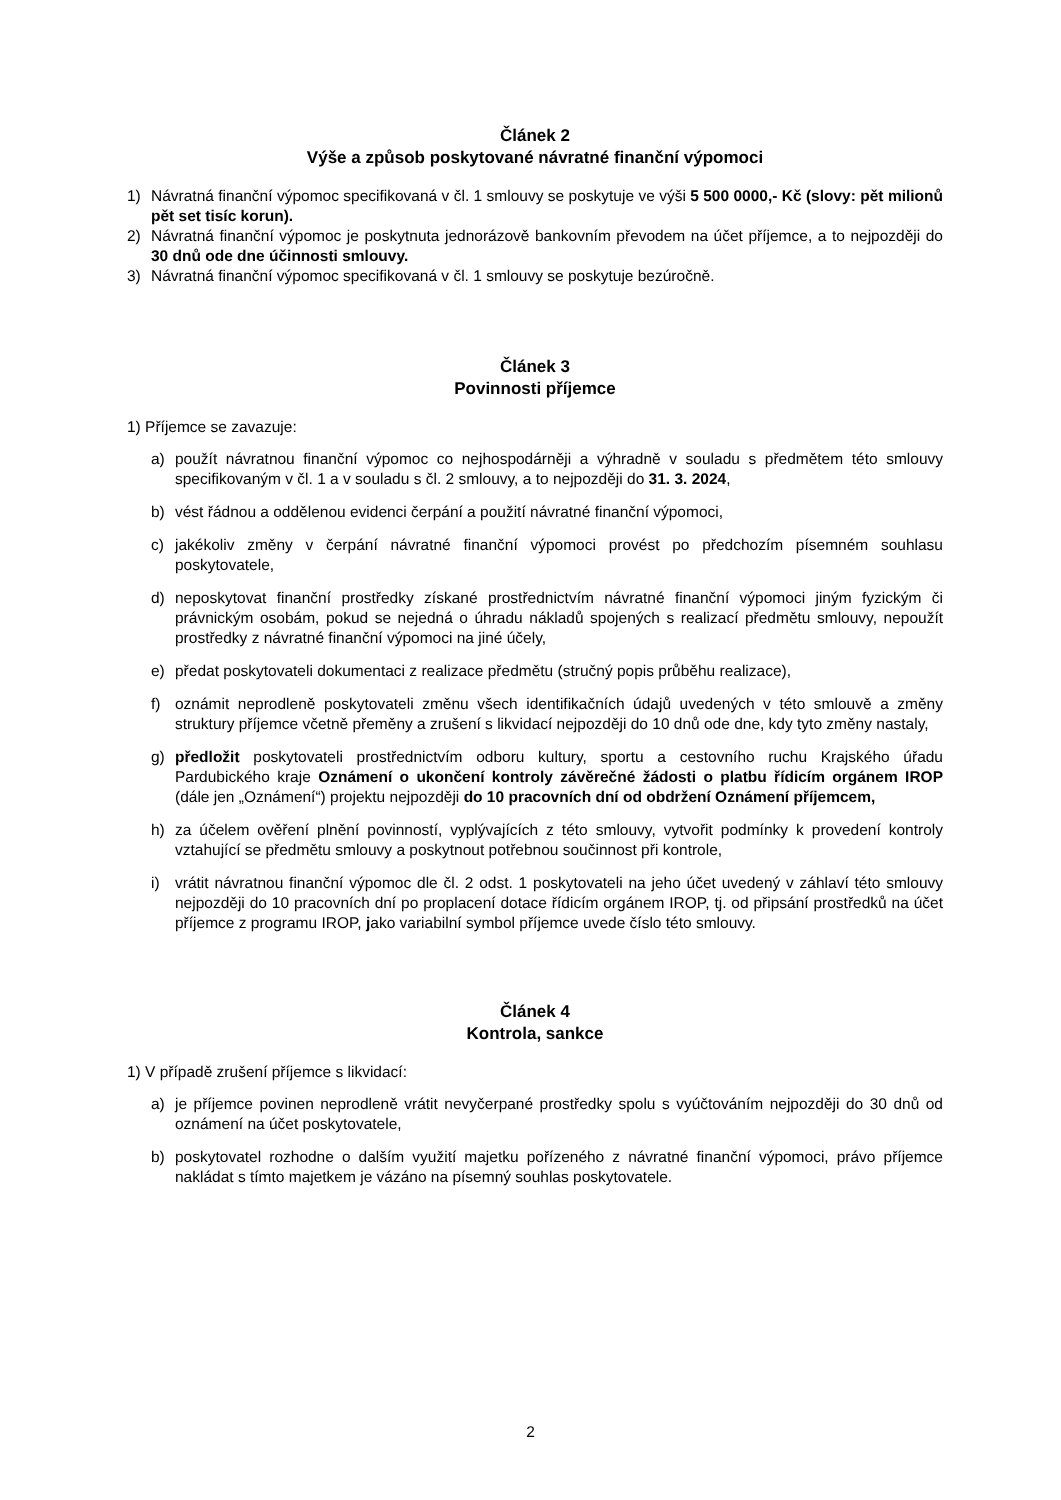Článek 2
Výše a způsob poskytované návratné finanční výpomoci
1) Návratná finanční výpomoc specifikovaná v čl. 1 smlouvy se poskytuje ve výši 5 500 0000,- Kč (slovy: pět milionů pět set tisíc korun).
2) Návratná finanční výpomoc je poskytnuta jednorázově bankovním převodem na účet příjemce, a to nejpozději do 30 dnů ode dne účinnosti smlouvy.
3) Návratná finanční výpomoc specifikovaná v čl. 1 smlouvy se poskytuje bezúročně.
Článek 3
Povinnosti příjemce
1) Příjemce se zavazuje:
a) použít návratnou finanční výpomoc co nejhospodárněji a výhradně v souladu s předmětem této smlouvy specifikovaným v čl. 1 a v souladu s čl. 2 smlouvy, a to nejpozději do 31. 3. 2024,
b) vést řádnou a oddělenou evidenci čerpání a použití návratné finanční výpomoci,
c) jakékoliv změny v čerpání návratné finanční výpomoci provést po předchozím písemném souhlasu poskytovatele,
d) neposkytovat finanční prostředky získané prostřednictvím návratné finanční výpomoci jiným fyzickým či právnickým osobám, pokud se nejedná o úhradu nákladů spojených s realizací předmětu smlouvy, nepoužít prostředky z návratné finanční výpomoci na jiné účely,
e) předat poskytovateli dokumentaci z realizace předmětu (stručný popis průběhu realizace),
f) oznámit neprodleně poskytovateli změnu všech identifikačních údajů uvedených v této smlouvě a změny struktury příjemce včetně přeměny a zrušení s likvidací nejpozději do 10 dnů ode dne, kdy tyto změny nastaly,
g) předložit poskytovateli prostřednictvím odboru kultury, sportu a cestovního ruchu Krajského úřadu Pardubického kraje Oznámení o ukončení kontroly závěrečné žádosti o platbu řídicím orgánem IROP (dále jen „Oznámení“) projektu nejpozději do 10 pracovních dní od obdržení Oznámení příjemcem,
h) za účelem ověření plnění povinností, vyplývajících z této smlouvy, vytvořit podmínky k provedení kontroly vztahující se předmětu smlouvy a poskytnout potřebnou součinnost při kontrole,
i) vrátit návratnou finanční výpomoc dle čl. 2 odst. 1 poskytovateli na jeho účet uvedený v záhlaví této smlouvy nejpozději do 10 pracovních dní po proplacení dotace řídicím orgánem IROP, tj. od připsání prostředků na účet příjemce z programu IROP, jako variabilní symbol příjemce uvede číslo této smlouvy.
Článek 4
Kontrola, sankce
1) V případě zrušení příjemce s likvidací:
a) je příjemce povinen neprodleně vrátit nevyčerpané prostředky spolu s vyúčtováním nejpozději do 30 dnů od oznámení na účet poskytovatele,
b) poskytovatel rozhodne o dalším využití majetku pořízeného z návratné finanční výpomoci, právo příjemce nakládat s tímto majetkem je vázáno na písemný souhlas poskytovatele.
2